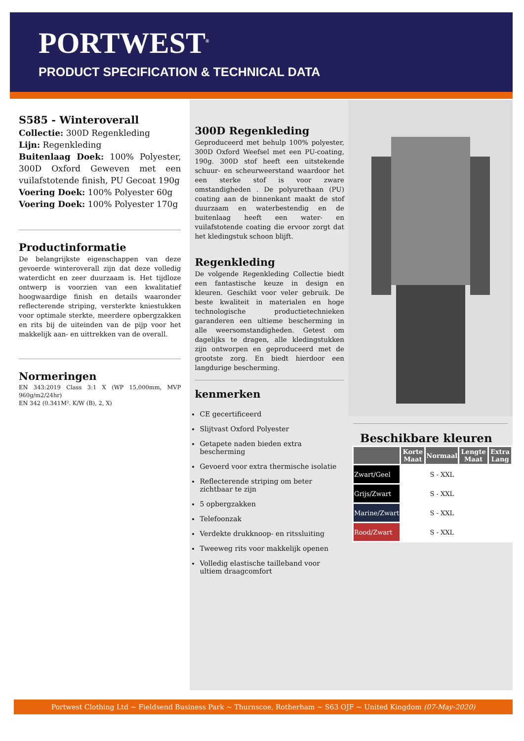PORTWEST<sup>®</sup>
PRODUCT SPECIFICATION & TECHNICAL DATA
S585 - Winteroverall
Collectie: 300D Regenkleding
Lijn: Regenkleding
Buitenlaag Doek: 100% Polyester, 300D Oxford Geweven met een vuilafstotende finish, PU Gecoat 190g
Voering Doek: 100% Polyester 60g
Voering Doek: 100% Polyester 170g
Productinformatie
De belangrijkste eigenschappen van deze gevoerde winteroverall zijn dat deze volledig waterdicht en zeer duurzaam is. Het tijdloze ontwerp is voorzien van een kwalitatief hoogwaardige finish en details waaronder reflecterende striping, versterkte kniestukken voor optimale sterkte, meerdere opbergzakken en rits bij de uiteinden van de pijp voor het makkelijk aan- en uittrekken van de overall.
Normeringen
EN 343:2019 Class 3:1 X (WP 15,000mm, MVP 960g/m2/24hr)
EN 342 (0.341M². K/W (B), 2, X)
300D Regenkleding
Geproduceerd met behulp 100% polyester, 300D Oxford Weefsel met een PU-coating, 190g. 300D stof heeft een uitstekende schuur- en scheurweerstand waardoor het een sterke stof is voor zware omstandigheden . De polyurethaan (PU) coating aan de binnenkant maakt de stof duurzaam en waterbestendig en de buitenlaag heeft een water- en vuilafstotende coating die ervoor zorgt dat het kledingstuk schoon blijft.
Regenkleding
De volgende Regenkleding Collectie biedt een fantastische keuze in design en kleuren. Geschikt voor veler gebruik. De beste kwaliteit in materialen en hoge technologische productietechnieken garanderen een ultieme bescherming in alle weersomstandigheden. Getest om dagelijks te dragen, alle kledingstukken zijn ontworpen en geproduceerd met de grootste zorg. En biedt hierdoor een langdurige bescherming.
kenmerken
CE gecertificeerd
Slijtvast Oxford Polyester
Getapete naden bieden extra bescherming
Gevoerd voor extra thermische isolatie
Reflecterende striping om beter zichtbaar te zijn
5 opbergzakken
Telefoonzak
Verdekte drukknoop- en ritssluiting
Tweeweg rits voor makkelijk openen
Volledig elastische tailleband voor ultiem draagcomfort
Beschikbare kleuren
| | Korte Maat | Normaal | Lengte Maat | Extra Lang |
| --- | --- | --- | --- | --- |
| Zwart/Geel | | S - XXL | | |
| Grijs/Zwart | | S - XXL | | |
| Marine/Zwart | | S - XXL | | |
| Rood/Zwart | | S - XXL | | |
Portwest Clothing Ltd ~ Fieldsend Business Park ~ Thurnscoe, Rotherham ~ S63 OJF ~ United Kingdom (07-May-2020)